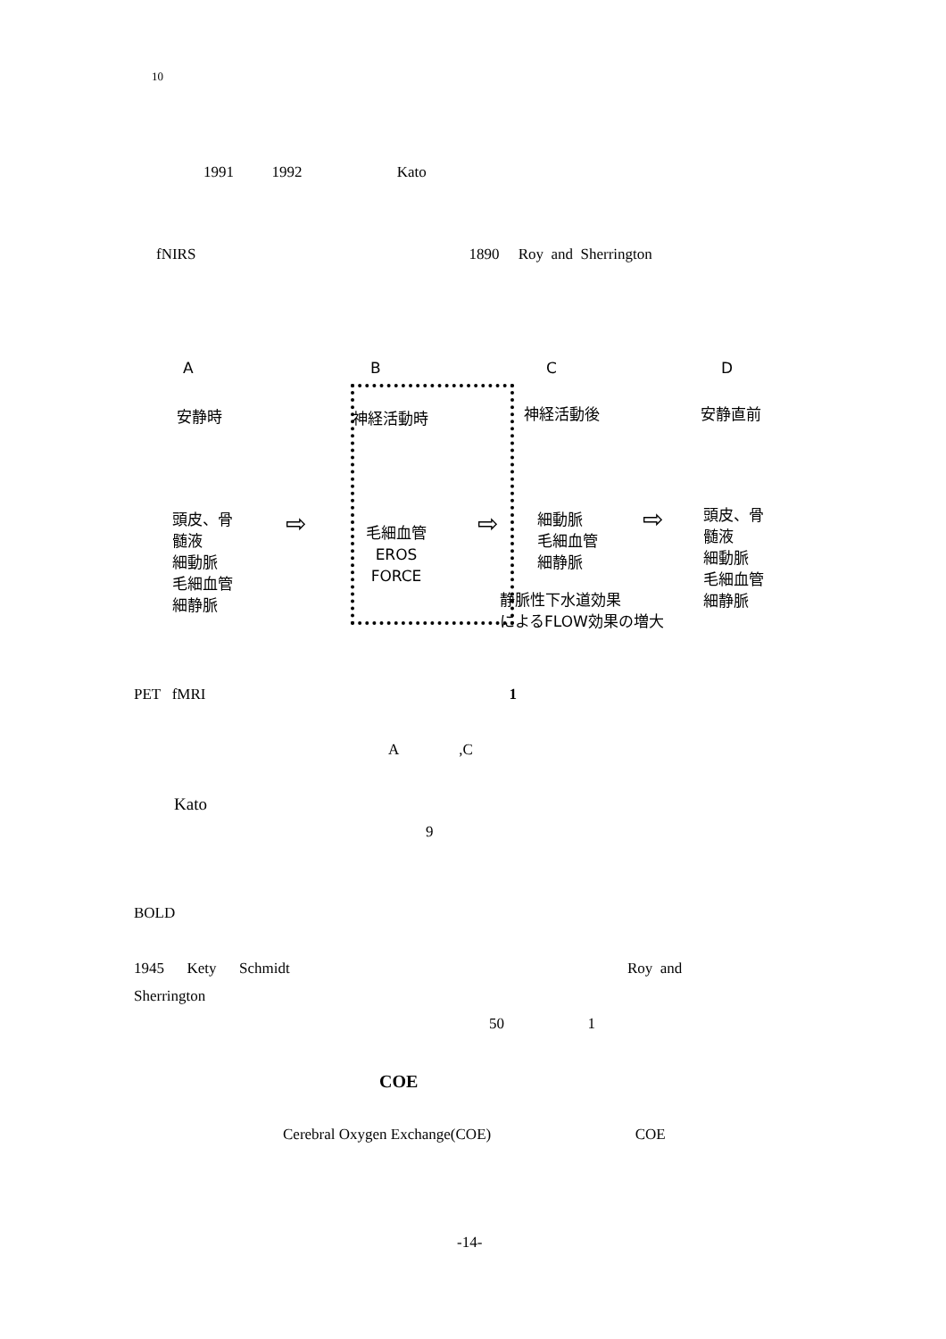10
1991 1992 Kato
fNIRS 1890 Roy and Sherrington
A B C D
安静時 神経活動時 神経活動後 安静直前
頭皮、骨
髄液
細動脈
毛細血管
細静脈
毛細血管
EROS
FORCE
細動脈
毛細血管
細静脈
頭皮、骨
髄液
細動脈
毛細血管
細静脈
静脈性下水道効果
によるFLOW効果の増大
⇨ ⇨ ⇨
PET fMRI 1
A ,C
Kato
9
BOLD
1945 Kety Schmidt Roy and
Sherrington
50 1
COE
Cerebral Oxygen Exchange(COE) COE
-14-